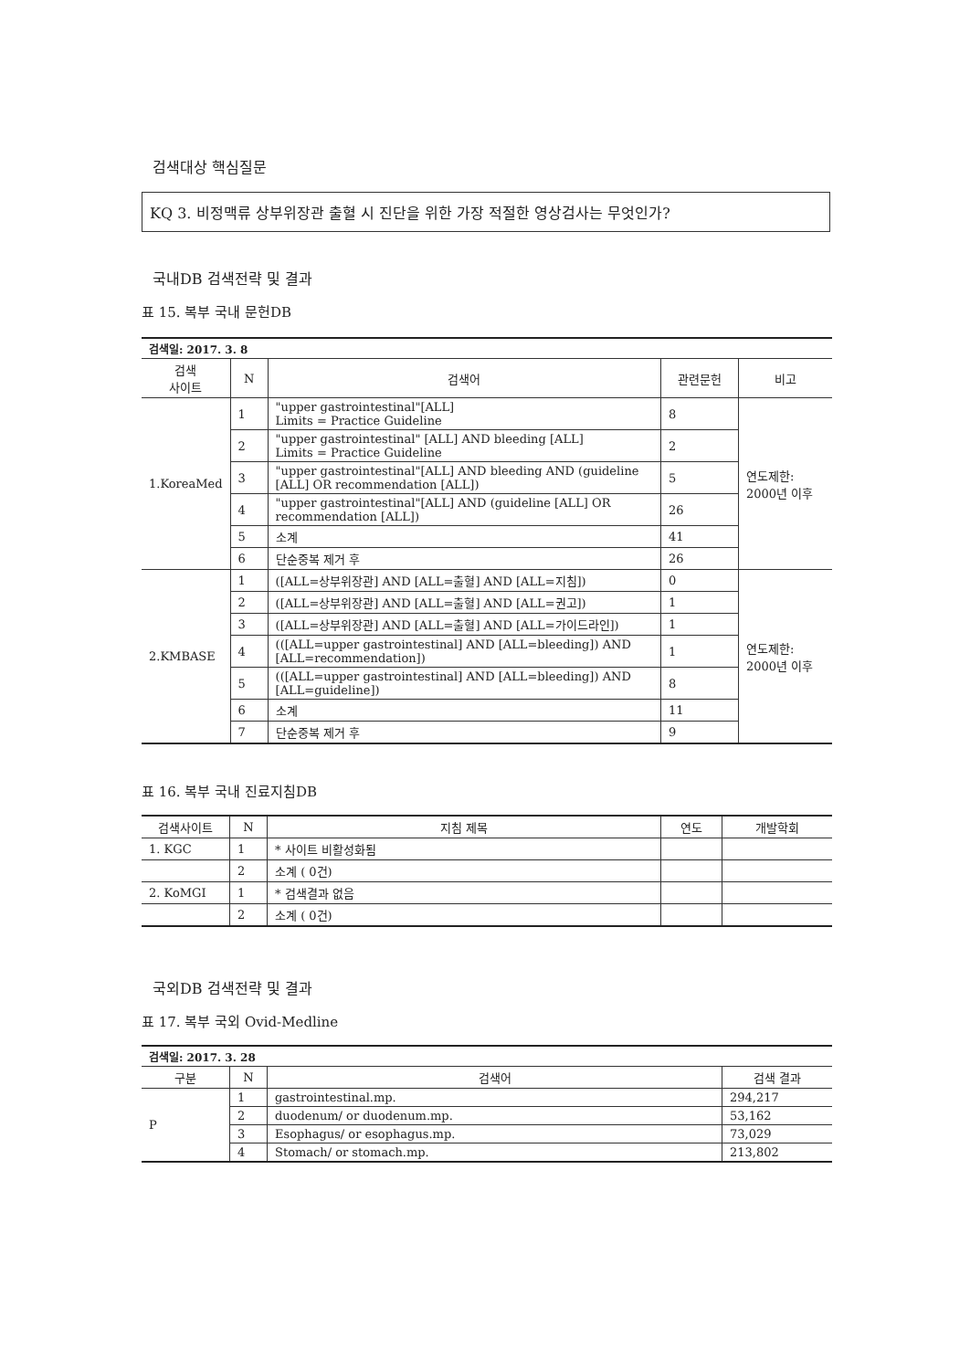검색대상 핵심질문
KQ 3. 비정맥류 상부위장관 출혈 시 진단을 위한 가장 적절한 영상검사는 무엇인가?
국내DB 검색전략 및 결과
표 15. 복부 국내 문헌DB
| 검색일: 2017. 3. 8 | | | | |
| --- | --- | --- | --- | --- |
| 검색 사이트 | N | 검색어 | 관련문헌 | 비고 |
| 1.KoreaMed | 1 | "upper gastrointestinal"[ALL] Limits = Practice Guideline | 8 | 연도제한: 2000년 이후 |
| | 2 | "upper gastrointestinal" [ALL] AND bleeding [ALL] Limits = Practice Guideline | 2 | |
| | 3 | "upper gastrointestinal"[ALL] AND bleeding AND (guideline [ALL] OR recommendation [ALL]) | 5 | |
| | 4 | "upper gastrointestinal"[ALL] AND (guideline [ALL] OR recommendation [ALL]) | 26 | |
| | 5 | 소계 | 41 | |
| | 6 | 단순중복 제거 후 | 26 | |
| 2.KMBASE | 1 | ([ALL=상부위장관] AND [ALL=출혈] AND [ALL=지침]) | 0 | 연도제한: 2000년 이후 |
| | 2 | ([ALL=상부위장관] AND [ALL=출혈] AND [ALL=권고]) | 1 | |
| | 3 | ([ALL=상부위장관] AND [ALL=출혈] AND [ALL=가이드라인]) | 1 | |
| | 4 | (([ALL=upper gastrointestinal] AND [ALL=bleeding]) AND [ALL=recommendation]) | 1 | |
| | 5 | (([ALL=upper gastrointestinal] AND [ALL=bleeding]) AND [ALL=guideline]) | 8 | |
| | 6 | 소계 | 11 | |
| | 7 | 단순중복 제거 후 | 9 | |
표 16. 복부 국내 진료지침DB
| 검색사이트 | N | 지침 제목 | 연도 | 개발학회 |
| --- | --- | --- | --- | --- |
| 1. KGC | 1 | * 사이트 비활성화됨 | | |
| | 2 | 소계 ( 0건) | | |
| 2. KoMGI | 1 | * 검색결과 없음 | | |
| | 2 | 소계 ( 0건) | | |
국외DB 검색전략 및 결과
표 17. 복부 국외 Ovid-Medline
| 검색일: 2017. 3. 28 | | | |
| --- | --- | --- | --- |
| 구분 | N | 검색어 | 검색 결과 |
| P | 1 | gastrointestinal.mp. | 294,217 |
| | 2 | duodenum/ or duodenum.mp. | 53,162 |
| | 3 | Esophagus/ or esophagus.mp. | 73,029 |
| | 4 | Stomach/ or stomach.mp. | 213,802 |